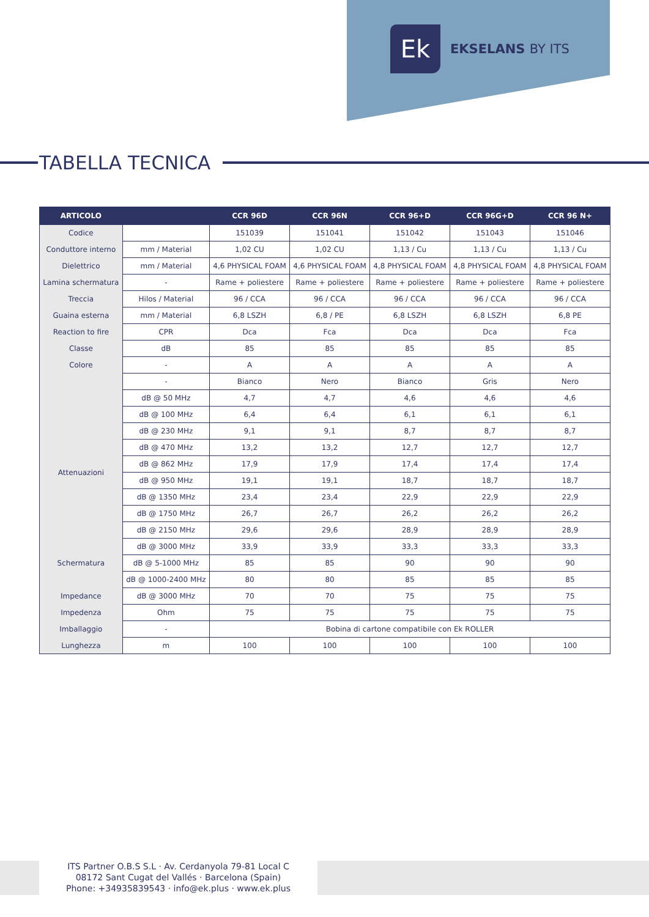Ek
EKSELANS BY ITS
TABELLA TECNICA
| ARTICOLO | | CCR 96D | CCR 96N | CCR 96+D | CCR 96G+D | CCR 96 N+ |
| --- | --- | --- | --- | --- | --- | --- |
| Codice | | 151039 | 151041 | 151042 | 151043 | 151046 |
| Conduttore interno | mm / Material | 1,02 CU | 1,02 CU | 1,13 / Cu | 1,13 / Cu | 1,13 / Cu |
| Dielettrico | mm / Material | 4,6 PHYSICAL FOAM | 4,6 PHYSICAL FOAM | 4,8 PHYSICAL FOAM | 4,8 PHYSICAL FOAM | 4,8 PHYSICAL FOAM |
| Lamina schermatura | - | Rame + poliestere | Rame + poliestere | Rame + poliestere | Rame + poliestere | Rame + poliestere |
| Treccia | Hilos / Material | 96 / CCA | 96 / CCA | 96 / CCA | 96 / CCA | 96 / CCA |
| Guaina esterna | mm / Material | 6,8 LSZH | 6,8 / PE | 6,8 LSZH | 6,8 LSZH | 6,8 PE |
| Reaction to fire | CPR | Dca | Fca | Dca | Dca | Fca |
| Classe | dB | 85 | 85 | 85 | 85 | 85 |
| Colore | - | A | A | A | A | A |
| | - | Bianco | Nero | Bianco | Gris | Nero |
| Attenuazioni | dB @ 50 MHz | 4,7 | 4,7 | 4,6 | 4,6 | 4,6 |
| | dB @ 100 MHz | 6,4 | 6,4 | 6,1 | 6,1 | 6,1 |
| | dB @ 230 MHz | 9,1 | 9,1 | 8,7 | 8,7 | 8,7 |
| | dB @ 470 MHz | 13,2 | 13,2 | 12,7 | 12,7 | 12,7 |
| | dB @ 862 MHz | 17,9 | 17,9 | 17,4 | 17,4 | 17,4 |
| | dB @ 950 MHz | 19,1 | 19,1 | 18,7 | 18,7 | 18,7 |
| | dB @ 1350 MHz | 23,4 | 23,4 | 22,9 | 22,9 | 22,9 |
| | dB @ 1750 MHz | 26,7 | 26,7 | 26,2 | 26,2 | 26,2 |
| | dB @ 2150 MHz | 29,6 | 29,6 | 28,9 | 28,9 | 28,9 |
| | dB @ 3000 MHz | 33,9 | 33,9 | 33,3 | 33,3 | 33,3 |
| Schermatura | dB @ 5-1000 MHz | 85 | 85 | 90 | 90 | 90 |
| | dB @ 1000-2400 MHz | 80 | 80 | 85 | 85 | 85 |
| Impedance | dB @ 3000 MHz | 70 | 70 | 75 | 75 | 75 |
| Impedenza | Ohm | 75 | 75 | 75 | 75 | 75 |
| Imballaggio | - | Bobina di cartone compatibile con Ek ROLLER | | | | |
| Lunghezza | m | 100 | 100 | 100 | 100 | 100 |
ITS Partner O.B.S S.L · Av. Cerdanyola 79-81 Local C
08172 Sant Cugat del Vallés · Barcelona (Spain)
Phone: +34935839543 · info@ek.plus · www.ek.plus